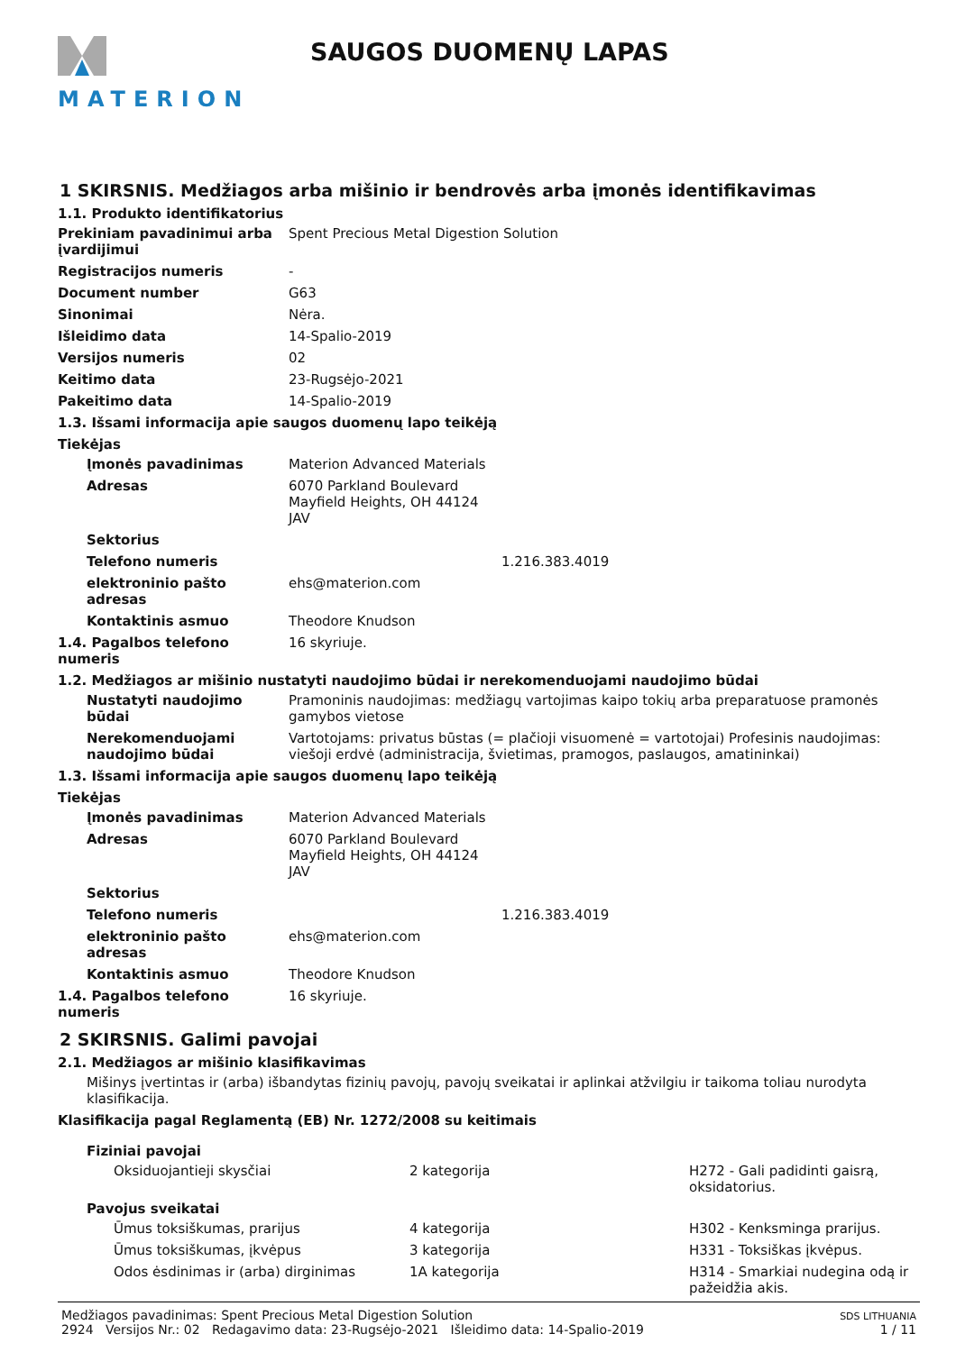MATERION
SAUGOS DUOMENŲ LAPAS
1 SKIRSNIS. Medžiagos arba mišinio ir bendrovės arba įmonės identifikavimas
1.1. Produkto identifikatorius
Prekiniam pavadinimui arba įvardijimui
Spent Precious Metal Digestion Solution
Registracijos numeris -
Document number G63
Sinonimai Nėra.
Išleidimo data 14-Spalio-2019
Versijos numeris 02
Keitimo data 23-Rugsėjo-2021
Pakeitimo data 14-Spalio-2019
1.3. Išsami informacija apie saugos duomenų lapo teikėją
Tiekėjas
Įmonės pavadinimas Materion Advanced Materials
Adresas 6070 Parkland Boulevard
Mayfield Heights, OH 44124
JAV
Sektorius
Telefono numeris 1.216.383.4019
elektroninio pašto adresas
ehs@materion.com
Kontaktinis asmuo Theodore Knudson
1.4. Pagalbos telefono numeris
16 skyriuje.
1.2. Medžiagos ar mišinio nustatyti naudojimo būdai ir nerekomenduojami naudojimo būdai
Nustatyti naudojimo būdai
Pramoninis naudojimas: medžiagų vartojimas kaipo tokių arba preparatuose pramonės gamybos vietose
Nerekomenduojami naudojimo būdai
Vartotojams: privatus būstas (= plačioji visuomenė = vartotojai) Profesinis naudojimas: viešoji erdvė (administracija, švietimas, pramogos, paslaugos, amatininkai)
1.3. Išsami informacija apie saugos duomenų lapo teikėją
Tiekėjas
Įmonės pavadinimas Materion Advanced Materials
Adresas 6070 Parkland Boulevard
Mayfield Heights, OH 44124
JAV
Sektorius
Telefono numeris 1.216.383.4019
elektroninio pašto adresas
ehs@materion.com
Kontaktinis asmuo Theodore Knudson
1.4. Pagalbos telefono numeris
16 skyriuje.
2 SKIRSNIS. Galimi pavojai
2.1. Medžiagos ar mišinio klasifikavimas
Mišinys įvertintas ir (arba) išbandytas fizinių pavojų, pavojų sveikatai ir aplinkai atžvilgiu ir taikoma toliau nurodyta klasifikacija.
Klasifikacija pagal Reglamentą (EB) Nr. 1272/2008 su keitimais
Fiziniai pavojai
Oksiduojantieji skysčiai 2 kategorija H272 - Gali padidinti gaisrą, oksidatorius.
Pavojus sveikatai
Ūmus toksiškumas, prarijus 4 kategorija H302 - Kenksminga prarijus.
Ūmus toksiškumas, įkvėpus 3 kategorija H331 - Toksiškas įkvėpus.
Odos ėsdinimas ir (arba) dirginimas 1A kategorija H314 - Smarkiai nudegina odą ir pažeidžia akis.
Medžiagos pavadinimas: Spent Precious Metal Digestion Solution
2924 Versijos Nr.: 02 Redagavimo data: 23-Rugsėjo-2021 Išleidimo data: 14-Spalio-2019
SDS LITHUANIA
1 / 11